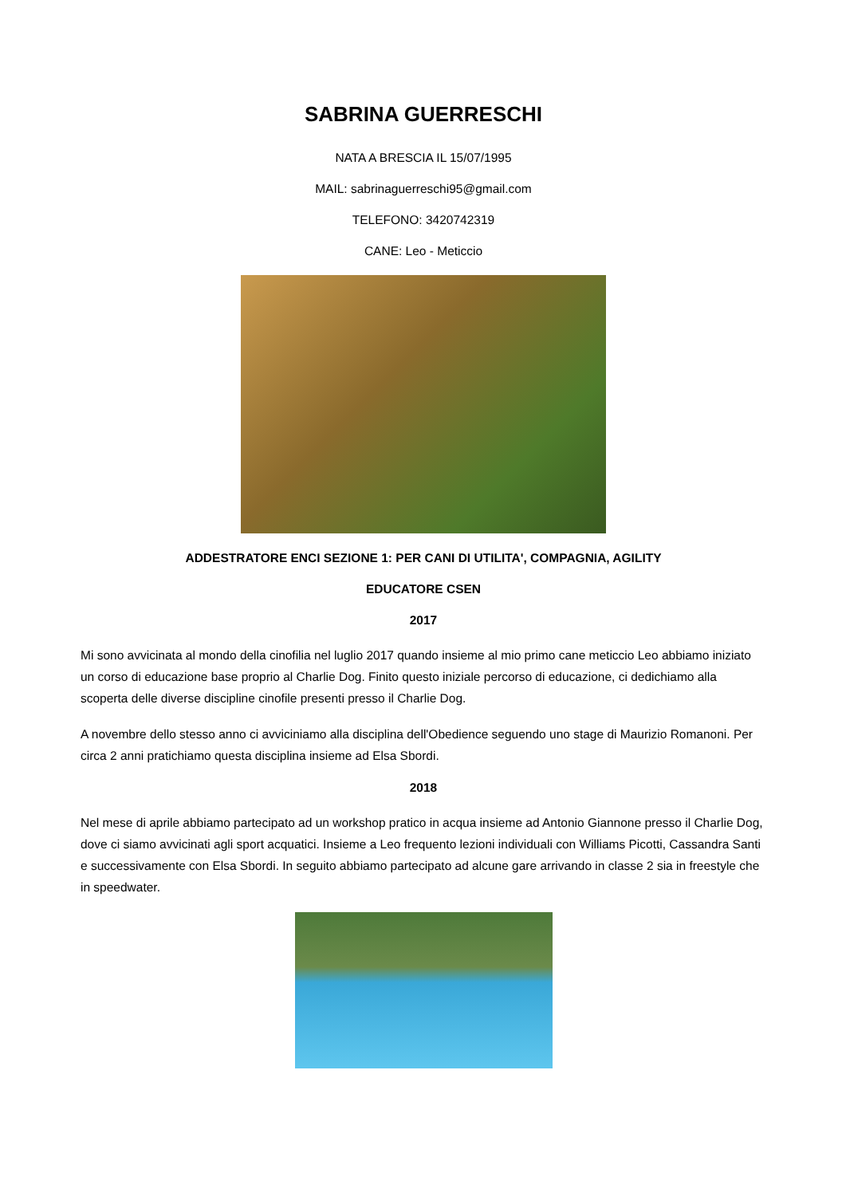SABRINA GUERRESCHI
NATA A BRESCIA IL 15/07/1995
MAIL: sabrinaguerreschi95@gmail.com
TELEFONO: 3420742319
CANE: Leo - Meticcio
ADDESTRATORE ENCI SEZIONE 1: PER CANI DI UTILITA', COMPAGNIA, AGILITY
EDUCATORE CSEN
2017
Mi sono avvicinata al mondo della cinofilia nel luglio 2017 quando insieme al mio primo cane meticcio Leo abbiamo iniziato un corso di educazione base proprio al Charlie Dog. Finito questo iniziale percorso di educazione, ci dedichiamo alla scoperta delle diverse discipline cinofile presenti presso il Charlie Dog.
A novembre dello stesso anno ci avviciniamo alla disciplina dell'Obedience seguendo uno stage di Maurizio Romanoni. Per circa 2 anni pratichiamo questa disciplina insieme ad Elsa Sbordi.
2018
Nel mese di aprile abbiamo partecipato ad un workshop pratico in acqua insieme ad Antonio Giannone presso il Charlie Dog, dove ci siamo avvicinati agli sport acquatici. Insieme a Leo frequento lezioni individuali con Williams Picotti, Cassandra Santi e successivamente con Elsa Sbordi. In seguito abbiamo partecipato ad alcune gare arrivando in classe 2 sia in freestyle che in speedwater.